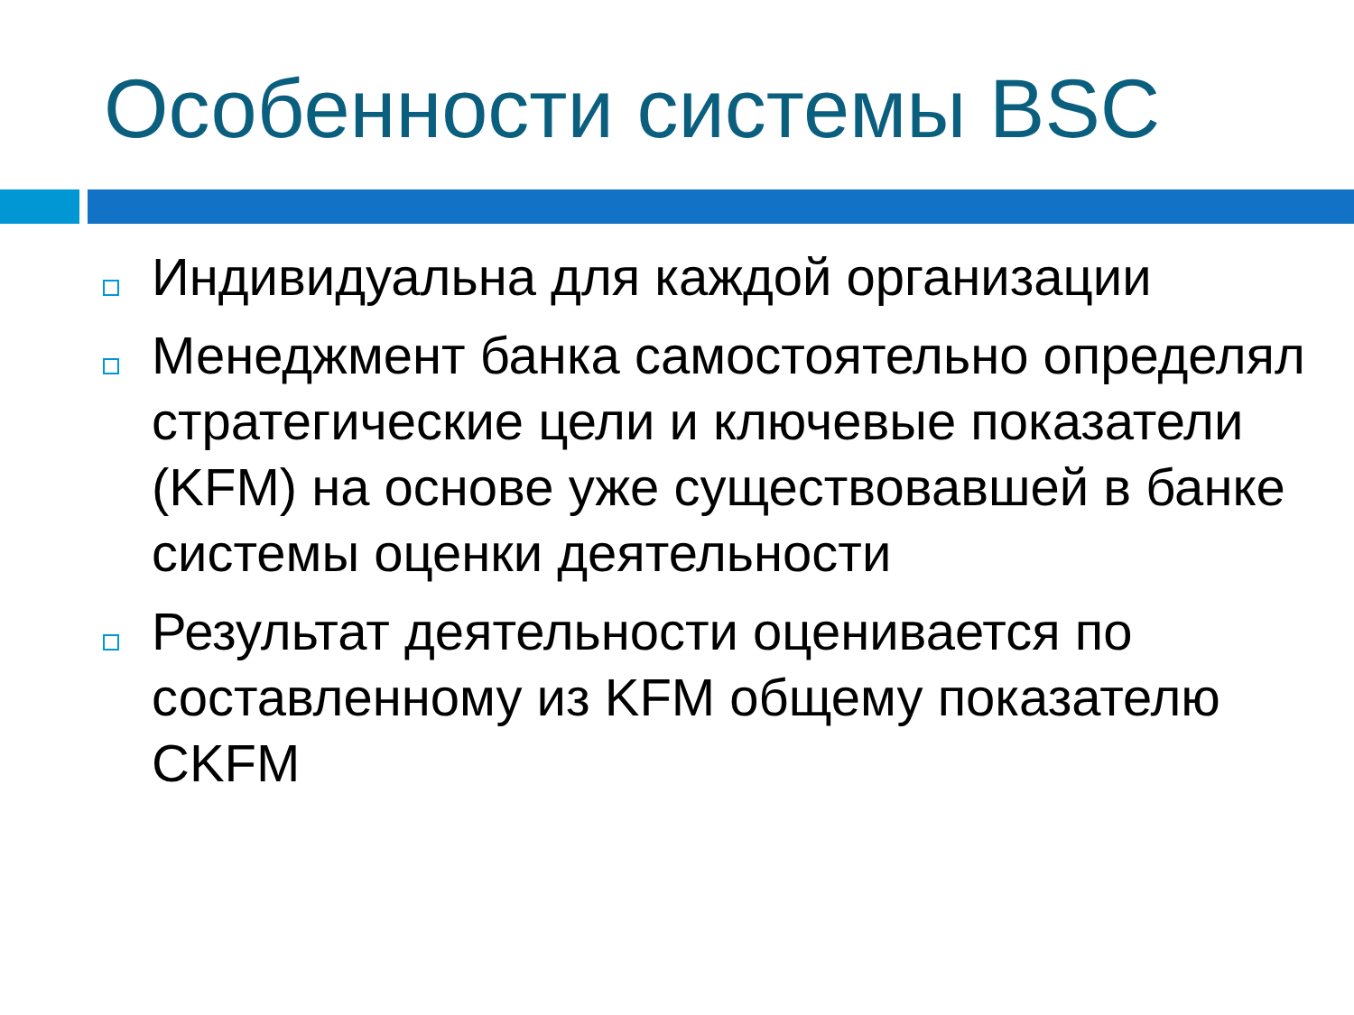Особенности системы BSC
Индивидуальна для каждой организации
Менеджмент банка самостоятельно определял стратегические цели и ключевые показатели (KFM) на основе уже существовавшей в банке системы оценки деятельности
Результат деятельности оценивается по составленному из KFM общему показателю CKFM